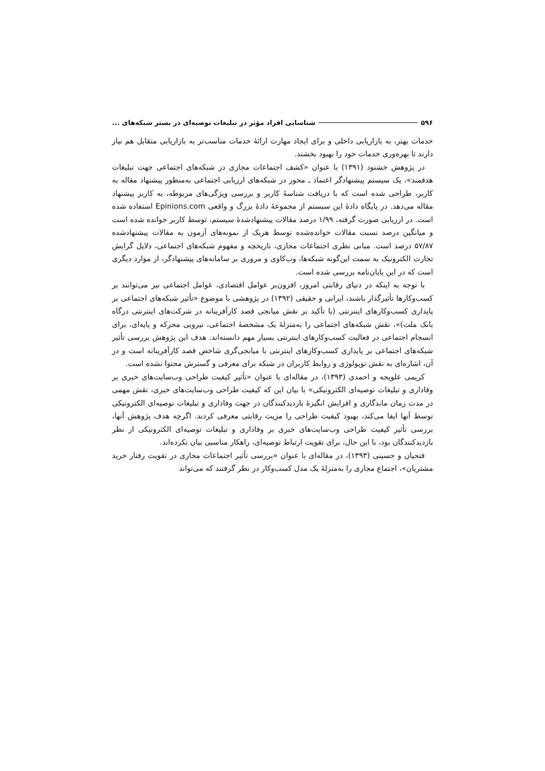۵۹۶ شناسایی افراد مؤثر در تبلیغات توصیه‌ای در بستر شبکه‌های ...
خدمات بهتر، به بازاریابی داخلی و برای ایجاد مهارت ارائهٔ خدمات مناسب‌تر به بازاریابی متقابل هم نیاز دارند تا بهره‌وری خدمات خود را بهبود بخشند.
در پژوهش خشنود (۱۳۹۱) با عنوان «کشف اجتماعات مجازی در شبکه‌های اجتماعی جهت تبلیغات هدفمند»، یک سیستم پیشنهادگر اعتماد ـ محور در شبکه‌های ارزیابی اجتماعی به‌منظور پیشنهاد مقاله به کاربر، طراحی شده است که با دریافت شناسهٔ کاربر و بررسی ویژگی‌های مربوطه، به کاربر پیشنهاد مقاله می‌دهد. در پایگاه دادهٔ این سیستم از مجموعهٔ دادهٔ بزرگ و واقعی Epinions.com استفاده شده است. در ارزیابی صورت گرفته، ۱/۹۹ درصد مقالات پیشنهادشدهٔ سیستم، توسط کاربر خوانده شده است و میانگین درصد نسبت مقالات خوانده‌شده توسط هریک از نمونه‌های آزمون به مقالات پیشنهادشده ۵۷/۸۷ درصد است. مبانی نظری اجتماعات مجازی، تاریخچه و مفهوم شبکه‌های اجتماعی، دلایل گرایش تجارت الکترونیک به سمت این‌گونه شبکه‌ها، وب‌کاوی و مروری بر سامانه‌های پیشنهادگر، از موارد دیگری است که در این پایان‌نامه بررسی شده است.
با توجه به اینکه در دنیای رقابتی امروز، افزون‌بر عوامل اقتصادی، عوامل اجتماعی نیز می‌توانند بر کسب‌وکارها تأثیرگذار باشند، ایرانی و حقیقی (۱۳۹۲) در پژوهشی با موضوع «تأثیر شبکه‌های اجتماعی بر پایداری کسب‌وکارهای اینترنتی (با تأکید بر نقش میانجی قصد کارآفرینانه در شرکت‌های اینترنتی درگاه بانک ملت)»، نقش شبکه‌های اجتماعی را به‌منزلهٔ یک مشخصهٔ اجتماعی، نیرویی محرکه و پایه‌ای، برای انسجام اجتماعی در فعالیت کسب‌وکارهای اینترنتی بسیار مهم دانسته‌اند. هدف این پژوهش بررسی تأثیر شبکه‌های اجتماعی بر پایداری کسب‌وکارهای اینترنتی با میانجی‌گری شاخص قصد کارآفرینانه است و در آن، اشاره‌ای به نقش توپولوژی و روابط کاربران در شبکه برای معرفی و گسترش محتوا نشده است.
کریمی علویجه و احمدی (۱۳۹۳)، در مقاله‌ای با عنوان «تأثیر کیفیت طراحی وب‌سایت‌های خبری بر وفاداری و تبلیغات توصیه‌ای الکترونیکی» با بیان این که کیفیت طراحی وب‌سایت‌های خبری، نقش مهمی در مدت زمان ماندگاری و افزایش انگیزهٔ بازدیدکنندگان در جهت وفاداری و تبلیغات توصیه‌ای الکترونیکی توسط آنها ایفا می‌کند، بهبود کیفیت طراحی را مزیت رقابتی معرفی کردند. اگرچه هدف پژوهش آنها، بررسی تأثیر کیفیت طراحی وب‌سایت‌های خبری بر وفاداری و تبلیغات توصیه‌ای الکترونیکی از نظر بازدیدکنندگان بود، با این حال، برای تقویت ارتباط توصیه‌ای، راهکار مناسبی بیان نکرده‌اند.
فتحیان و حسینی (۱۳۹۳)، در مقاله‌ای با عنوان «بررسی تأثیر اجتماعات مجازی در تقویت رفتار خرید مشتریان»، اجتماع مجازی را به‌منزلهٔ یک مدل کسب‌وکار در نظر گرفتند که می‌تواند